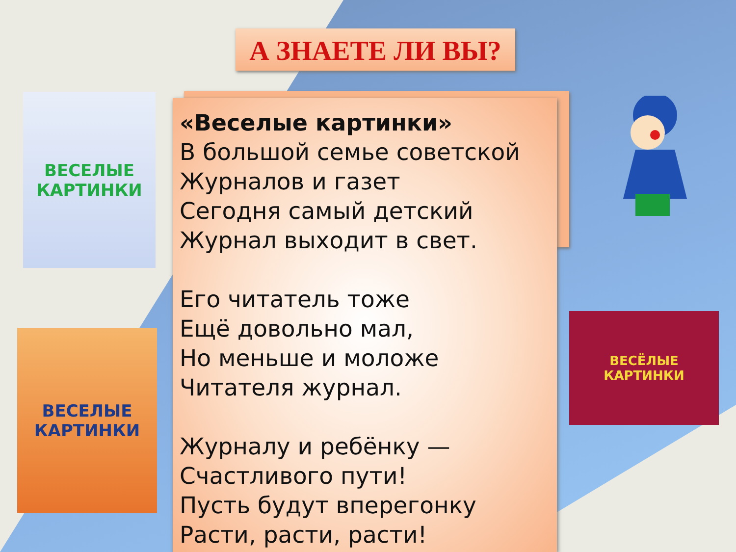А ЗНАЕТЕ ЛИ ВЫ?
«Веселые картинки»
В большой семье советской
Журналов и газет
Сегодня самый детский
Журнал выходит в свет.
Его читатель тоже
Ещё довольно мал,
Но меньше и моложе
Читателя журнал.
Журналу и ребёнку —
Счастливого пути!
Пусть будут вперегонку
Расти, расти, расти!
ВЕСЕЛЫЕ КАРТИНКИ
ВЕСЕЛЫЕ КАРТИНКИ
ВЕСЁЛЫЕ КАРТИНКИ